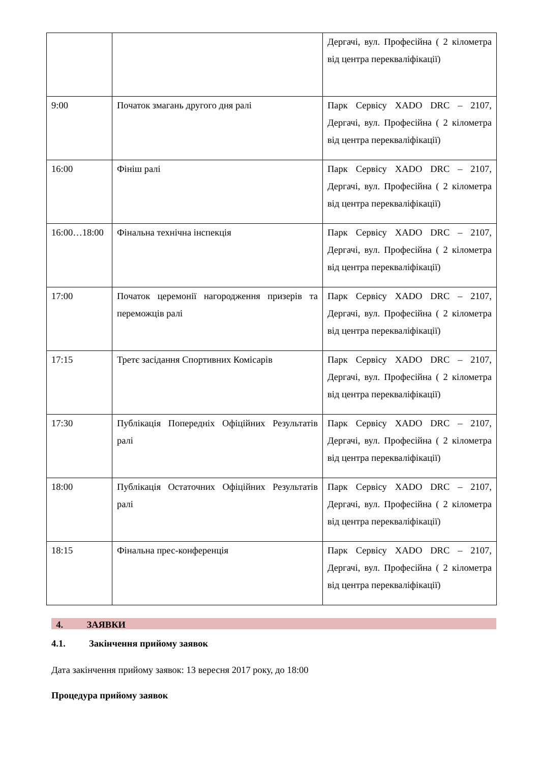| | | Дергачі, вул. Професійна ( 2 кілометра від центра перекваліфікації) |
| 9:00 | Початок змагань другого дня ралі | Парк Сервісу XADO DRC – 2107, Дергачі, вул. Професійна ( 2 кілометра від центра перекваліфікації) |
| 16:00 | Фініш ралі | Парк Сервісу XADO DRC – 2107, Дергачі, вул. Професійна ( 2 кілометра від центра перекваліфікації) |
| 16:00…18:00 | Фінальна технічна інспекція | Парк Сервісу XADO DRC – 2107, Дергачі, вул. Професійна ( 2 кілометра від центра перекваліфікації) |
| 17:00 | Початок церемонії нагородження призерів та переможців ралі | Парк Сервісу XADO DRC – 2107, Дергачі, вул. Професійна ( 2 кілометра від центра перекваліфікації) |
| 17:15 | Третє засідання Спортивних Комісарів | Парк Сервісу XADO DRC – 2107, Дергачі, вул. Професійна ( 2 кілометра від центра перекваліфікації) |
| 17:30 | Публікація Попередніх Офіційних Результатів ралі | Парк Сервісу XADO DRC – 2107, Дергачі, вул. Професійна ( 2 кілометра від центра перекваліфікації) |
| 18:00 | Публікація Остаточних Офіційних Результатів ралі | Парк Сервісу XADO DRC – 2107, Дергачі, вул. Професійна ( 2 кілометра від центра перекваліфікації) |
| 18:15 | Фінальна прес-конференція | Парк Сервісу XADO DRC – 2107, Дергачі, вул. Професійна ( 2 кілометра від центра перекваліфікації) |
4. ЗАЯВКИ
4.1. Закінчення прийому заявок
Дата закінчення прийому заявок: 13 вересня 2017 року, до 18:00
Процедура прийому заявок